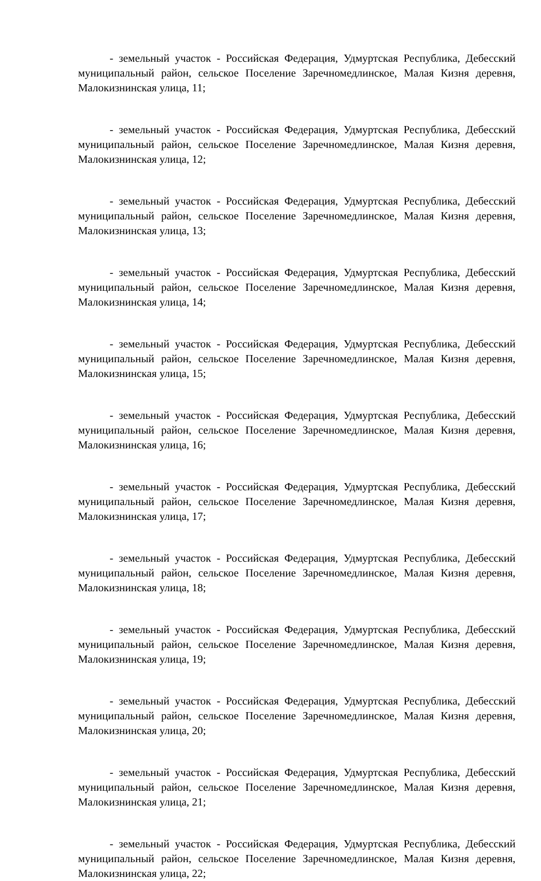- земельный участок - Российская Федерация, Удмуртская Республика, Дебесский муниципальный район, сельское Поселение Заречномедлинское, Малая Кизня деревня, Малокизнинская улица, 11;
- земельный участок - Российская Федерация, Удмуртская Республика, Дебесский муниципальный район, сельское Поселение Заречномедлинское, Малая Кизня деревня, Малокизнинская улица, 12;
- земельный участок - Российская Федерация, Удмуртская Республика, Дебесский муниципальный район, сельское Поселение Заречномедлинское, Малая Кизня деревня, Малокизнинская улица, 13;
- земельный участок - Российская Федерация, Удмуртская Республика, Дебесский муниципальный район, сельское Поселение Заречномедлинское, Малая Кизня деревня, Малокизнинская улица, 14;
- земельный участок - Российская Федерация, Удмуртская Республика, Дебесский муниципальный район, сельское Поселение Заречномедлинское, Малая Кизня деревня, Малокизнинская улица, 15;
- земельный участок - Российская Федерация, Удмуртская Республика, Дебесский муниципальный район, сельское Поселение Заречномедлинское, Малая Кизня деревня, Малокизнинская улица, 16;
- земельный участок - Российская Федерация, Удмуртская Республика, Дебесский муниципальный район, сельское Поселение Заречномедлинское, Малая Кизня деревня, Малокизнинская улица, 17;
- земельный участок - Российская Федерация, Удмуртская Республика, Дебесский муниципальный район, сельское Поселение Заречномедлинское, Малая Кизня деревня, Малокизнинская улица, 18;
- земельный участок - Российская Федерация, Удмуртская Республика, Дебесский муниципальный район, сельское Поселение Заречномедлинское, Малая Кизня деревня, Малокизнинская улица, 19;
- земельный участок - Российская Федерация, Удмуртская Республика, Дебесский муниципальный район, сельское Поселение Заречномедлинское, Малая Кизня деревня, Малокизнинская улица, 20;
- земельный участок - Российская Федерация, Удмуртская Республика, Дебесский муниципальный район, сельское Поселение Заречномедлинское, Малая Кизня деревня, Малокизнинская улица, 21;
- земельный участок - Российская Федерация, Удмуртская Республика, Дебесский муниципальный район, сельское Поселение Заречномедлинское, Малая Кизня деревня, Малокизнинская улица, 22;